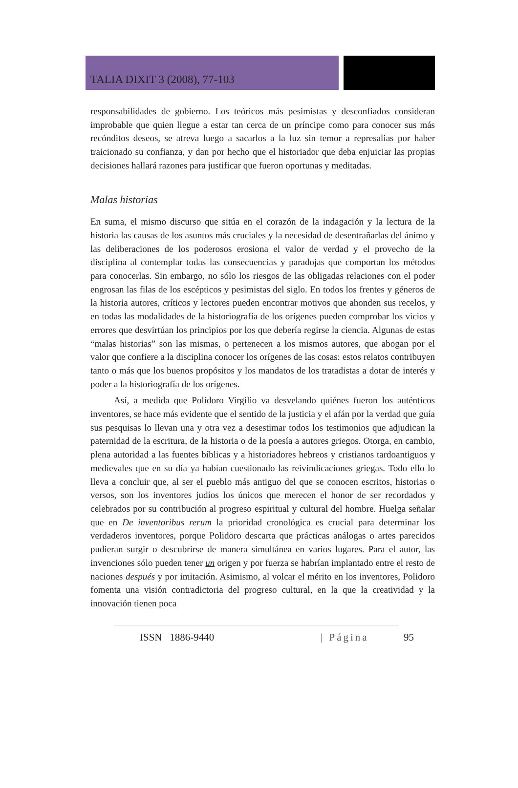TALIA DIXIT 3 (2008), 77-103
responsabilidades de gobierno. Los teóricos más pesimistas y desconfiados consideran improbable que quien llegue a estar tan cerca de un príncipe como para conocer sus más recónditos deseos, se atreva luego a sacarlos a la luz sin temor a represalias por haber traicionado su confianza, y dan por hecho que el historiador que deba enjuiciar las propias decisiones hallará razones para justificar que fueron oportunas y meditadas.
Malas historias
En suma, el mismo discurso que sitúa en el corazón de la indagación y la lectura de la historia las causas de los asuntos más cruciales y la necesidad de desentrañarlas del ánimo y las deliberaciones de los poderosos erosiona el valor de verdad y el provecho de la disciplina al contemplar todas las consecuencias y paradojas que comportan los métodos para conocerlas. Sin embargo, no sólo los riesgos de las obligadas relaciones con el poder engrosan las filas de los escépticos y pesimistas del siglo. En todos los frentes y géneros de la historia autores, críticos y lectores pueden encontrar motivos que ahonden sus recelos, y en todas las modalidades de la historiografía de los orígenes pueden comprobar los vicios y errores que desvirtúan los principios por los que debería regirse la ciencia. Algunas de estas “malas historias” son las mismas, o pertenecen a los mismos autores, que abogan por el valor que confiere a la disciplina conocer los orígenes de las cosas: estos relatos contribuyen tanto o más que los buenos propósitos y los mandatos de los tratadistas a dotar de interés y poder a la historiografía de los orígenes.
Así, a medida que Polidoro Virgilio va desvelando quiénes fueron los auténticos inventores, se hace más evidente que el sentido de la justicia y el afán por la verdad que guía sus pesquisas lo llevan una y otra vez a desestimar todos los testimonios que adjudican la paternidad de la escritura, de la historia o de la poesía a autores griegos. Otorga, en cambio, plena autoridad a las fuentes bíblicas y a historiadores hebreos y cristianos tardoantiguos y medievales que en su día ya habían cuestionado las reivindicaciones griegas. Todo ello lo lleva a concluir que, al ser el pueblo más antiguo del que se conocen escritos, historias o versos, son los inventores judíos los únicos que merecen el honor de ser recordados y celebrados por su contribución al progreso espiritual y cultural del hombre. Huelga señalar que en De inventoribus rerum la prioridad cronológica es crucial para determinar los verdaderos inventores, porque Polidoro descarta que prácticas análogas o artes parecidos pudieran surgir o descubrirse de manera simultánea en varios lugares. Para el autor, las invenciones sólo pueden tener un origen y por fuerza se habrían implantado entre el resto de naciones después y por imitación. Asimismo, al volcar el mérito en los inventores, Polidoro fomenta una visión contradictoria del progreso cultural, en la que la creatividad y la innovación tienen poca
ISSN 1886-9440 | Página 95